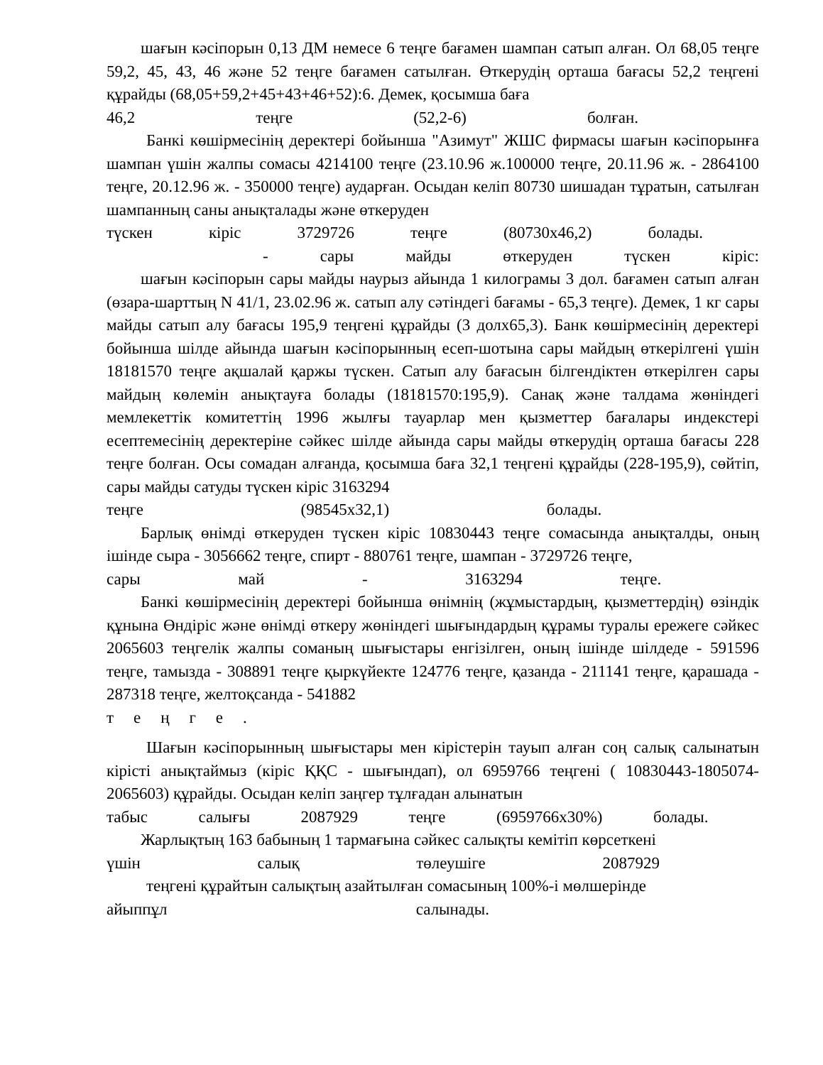шағын кәсіпорын 0,13 ДМ немесе 6 теңге бағамен шампан сатып алған. Ол 68,05 теңге 59,2, 45, 43, 46 және 52 теңге бағамен сатылған. Өткерудің орташа бағасы 52,2 теңгені құрайды (68,05+59,2+45+43+46+52):6. Демек, қосымша баға
46,2 теңге (52,2-6) болған.
Банкі көшірмесінің деректері бойынша "Азимут" ЖШС фирмасы шағын кәсіпорынға шампан үшін жалпы сомасы 4214100 теңге (23.10.96 ж.100000 теңге, 20.11.96 ж. - 2864100 теңге, 20.12.96 ж. - 350000 теңге) аударған. Осыдан келіп 80730 шишадан тұратын, сатылған шампанның саны анықталады және өткеруден
түскен кіріс 3729726 теңге (80730х46,2) болады.
- сары майды өткеруден түскен кіріс:
шағын кәсіпорын сары майды наурыз айында 1 килограмы 3 дол. бағамен сатып алған (өзара-шарттың N 41/1, 23.02.96 ж. сатып алу сәтіндегі бағамы - 65,3 теңге). Демек, 1 кг сары майды сатып алу бағасы 195,9 теңгені құрайды (3 долх65,3). Банк көшірмесінің деректері бойынша шілде айында шағын кәсіпорынның есеп-шотына сары майдың өткерілгені үшін 18181570 теңге ақшалай қаржы түскен. Сатып алу бағасын білгендіктен өткерілген сары майдың көлемін анықтауға болады (18181570:195,9). Санақ және талдама жөніндегі мемлекеттік комитеттің 1996 жылғы тауарлар мен қызметтер бағалары индекстері есептемесінің деректеріне сәйкес шілде айында сары майды өткерудің орташа бағасы 228 теңге болған. Осы сомадан алғанда, қосымша баға 32,1 теңгені құрайды (228-195,9), сөйтіп, сары майды сатуды түскен кіріс 3163294
теңге (98545х32,1) болады.
Барлық өнімді өткеруден түскен кіріс 10830443 теңге сомасында анықталды, оның ішінде сыра - 3056662 теңге, спирт - 880761 теңге, шампан - 3729726 теңге,
сары май - 3163294 теңге.
Банкі көшірмесінің деректері бойынша өнімнің (жұмыстардың, қызметтердің) өзіндік құнына Өндіріс және өнімді өткеру жөніндегі шығындардың құрамы туралы ережеге сәйкес 2065603 теңгелік жалпы соманың шығыстары енгізілген, оның ішінде шілдеде - 591596 теңге, тамызда - 308891 теңге қыркүйекте 124776 теңге, қазанда - 211141 теңге, қарашада - 287318 теңге, желтоқсанда - 541882
теңге.
Шағын кәсіпорынның шығыстары мен кірістерін тауып алған соң салық салынатын кірісті анықтаймыз (кіріс ҚҚС - шығындап), ол 6959766 теңгені ( 10830443-1805074-2065603) құрайды. Осыдан келіп заңгер тұлғадан алынатын
табыс салығы 2087929 теңге (6959766х30%) болады.
Жарлықтың 163 бабының 1 тармағына сәйкес салықты кемітіп көрсеткені
үшін салық төлеушіге 2087929
теңгені құрайтын салықтың азайтылған сомасының 100%-і мөлшерінде
айыппұл салынады.